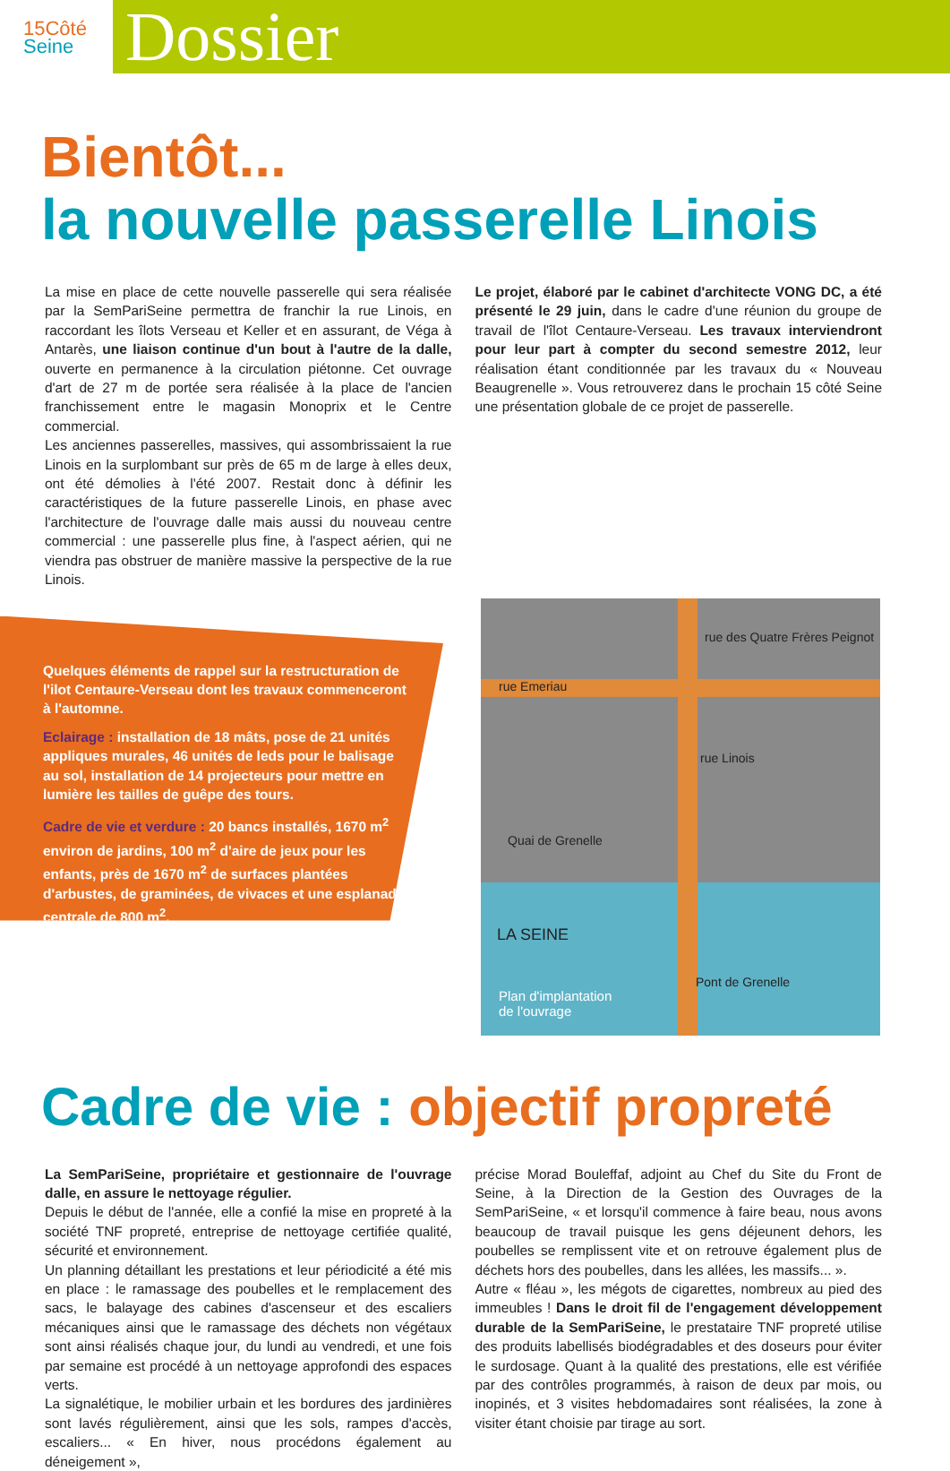15Côté
Seine
Dossier
Bientôt...
la nouvelle passerelle Linois
La mise en place de cette nouvelle passerelle qui sera réalisée par la SemPariSeine permettra de franchir la rue Linois, en raccordant les îlots Verseau et Keller et en assurant, de Véga à Antarès, une liaison continue d'un bout à l'autre de la dalle, ouverte en permanence à la circulation piétonne. Cet ouvrage d'art de 27 m de portée sera réalisée à la place de l'ancien franchissement entre le magasin Monoprix et le Centre commercial.
Les anciennes passerelles, massives, qui assombrissaient la rue Linois en la surplombant sur près de 65 m de large à elles deux, ont été démolies à l'été 2007. Restait donc à définir les caractéristiques de la future passerelle Linois, en phase avec l'architecture de l'ouvrage dalle mais aussi du nouveau centre commercial : une passerelle plus fine, à l'aspect aérien, qui ne viendra pas obstruer de manière massive la perspective de la rue Linois.
Le projet, élaboré par le cabinet d'architecte VONG DC, a été présenté le 29 juin, dans le cadre d'une réunion du groupe de travail de l'îlot Centaure-Verseau. Les travaux interviendront pour leur part à compter du second semestre 2012, leur réalisation étant conditionnée par les travaux du « Nouveau Beaugrenelle ». Vous retrouverez dans le prochain 15 côté Seine une présentation globale de ce projet de passerelle.
Quelques éléments de rappel sur la restructuration de l'ilot Centaure-Verseau dont les travaux commenceront à l'automne.
Eclairage : installation de 18 mâts, pose de 21 unités appliques murales, 46 unités de leds pour le balisage au sol, installation de 14 projecteurs pour mettre en lumière les tailles de guêpe des tours.
Cadre de vie et verdure : 20 bancs installés, 1670 m<sup>2</sup> environ de jardins, 100 m<sup>2</sup> d'aire de jeux pour les enfants, près de 1670 m<sup>2</sup> de surfaces plantées d'arbustes, de graminées, de vivaces et une esplanade centrale de 800 m<sup>2</sup>.
rue Emeriau
rue des Quatre Frères Peignot
rue Linois
Quai de Grenelle
LA SEINE
Pont de Grenelle
Plan d'implantation
de l'ouvrage
Cadre de vie : objectif propreté
La SemPariSeine, propriétaire et gestionnaire de l'ouvrage dalle, en assure le nettoyage régulier.
Depuis le début de l'année, elle a confié la mise en propreté à la société TNF propreté, entreprise de nettoyage certifiée qualité, sécurité et environnement.
Un planning détaillant les prestations et leur périodicité a été mis en place : le ramassage des poubelles et le remplacement des sacs, le balayage des cabines d'ascenseur et des escaliers mécaniques ainsi que le ramassage des déchets non végétaux sont ainsi réalisés chaque jour, du lundi au vendredi, et une fois par semaine est procédé à un nettoyage approfondi des espaces verts.
La signalétique, le mobilier urbain et les bordures des jardinières sont lavés régulièrement, ainsi que les sols, rampes d'accès, escaliers... « En hiver, nous procédons également au déneigement »,
précise Morad Bouleffaf, adjoint au Chef du Site du Front de Seine, à la Direction de la Gestion des Ouvrages de la SemPariSeine, « et lorsqu'il commence à faire beau, nous avons beaucoup de travail puisque les gens déjeunent dehors, les poubelles se remplissent vite et on retrouve également plus de déchets hors des poubelles, dans les allées, les massifs... ».
Autre « fléau », les mégots de cigarettes, nombreux au pied des immeubles ! Dans le droit fil de l'engagement développement durable de la SemPariSeine, le prestataire TNF propreté utilise des produits labellisés biodégradables et des doseurs pour éviter le surdosage. Quant à la qualité des prestations, elle est vérifiée par des contrôles programmés, à raison de deux par mois, ou inopinés, et 3 visites hebdomadaires sont réalisées, la zone à visiter étant choisie par tirage au sort.